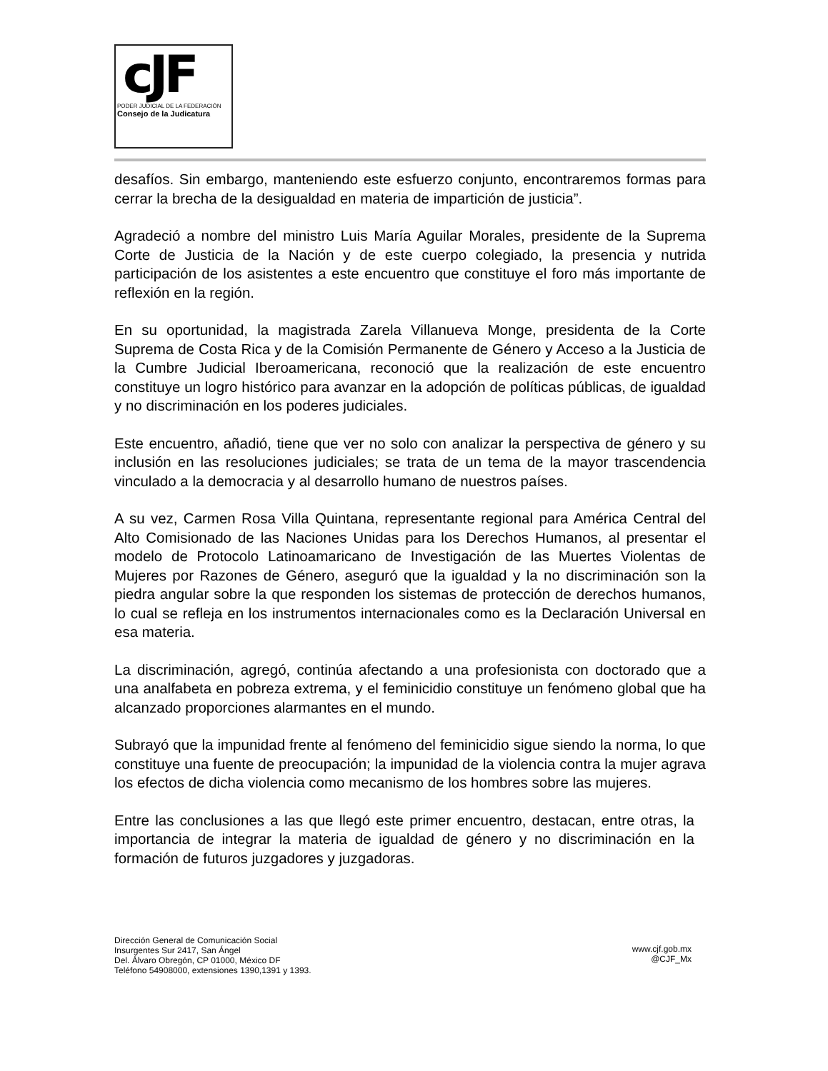cJF
PODER JUDICIAL DE LA FEDERACIÓN
Consejo de la Judicatura
desafíos. Sin embargo, manteniendo este esfuerzo conjunto, encontraremos formas para cerrar la brecha de la desigualdad en materia de impartición de justicia”.
Agradeció a nombre del ministro Luis María Aguilar Morales, presidente de la Suprema Corte de Justicia de la Nación y de este cuerpo colegiado, la presencia y nutrida participación de los asistentes a este encuentro que constituye el foro más importante de reflexión en la región.
En su oportunidad, la magistrada Zarela Villanueva Monge, presidenta de la Corte Suprema de Costa Rica y de la Comisión Permanente de Género y Acceso a la Justicia de la Cumbre Judicial Iberoamericana, reconoció que la realización de este encuentro constituye un logro histórico para avanzar en la adopción de políticas públicas, de igualdad y no discriminación en los poderes judiciales.
Este encuentro, añadió, tiene que ver no solo con analizar la perspectiva de género y su inclusión en las resoluciones judiciales; se trata de un tema de la mayor trascendencia vinculado a la democracia y al desarrollo humano de nuestros países.
A su vez, Carmen Rosa Villa Quintana, representante regional para América Central del Alto Comisionado de las Naciones Unidas para los Derechos Humanos, al presentar el modelo de Protocolo Latinoamaricano de Investigación de las Muertes Violentas de Mujeres por Razones de Género, aseguró que la igualdad y la no discriminación son la piedra angular sobre la que responden los sistemas de protección de derechos humanos, lo cual se refleja en los instrumentos internacionales como es la Declaración Universal en esa materia.
La discriminación, agregó, continúa afectando a una profesionista con doctorado que a una analfabeta en pobreza extrema, y el feminicidio constituye un fenómeno global que ha alcanzado proporciones alarmantes en el mundo.
Subrayó que la impunidad frente al fenómeno del feminicidio sigue siendo la norma, lo que constituye una fuente de preocupación; la impunidad de la violencia contra la mujer agrava los efectos de dicha violencia como mecanismo de los hombres sobre las mujeres.
Entre las conclusiones a las que llegó este primer encuentro, destacan, entre otras, la importancia de integrar la materia de igualdad de género y no discriminación en la formación de futuros juzgadores y juzgadoras.
Dirección General de Comunicación Social
Insurgentes Sur 2417, San Ángel
Del. Álvaro Obregón, CP 01000, México DF
Teléfono 54908000, extensiones 1390,1391 y 1393.
www.cjf.gob.mx
@CJF_Mx